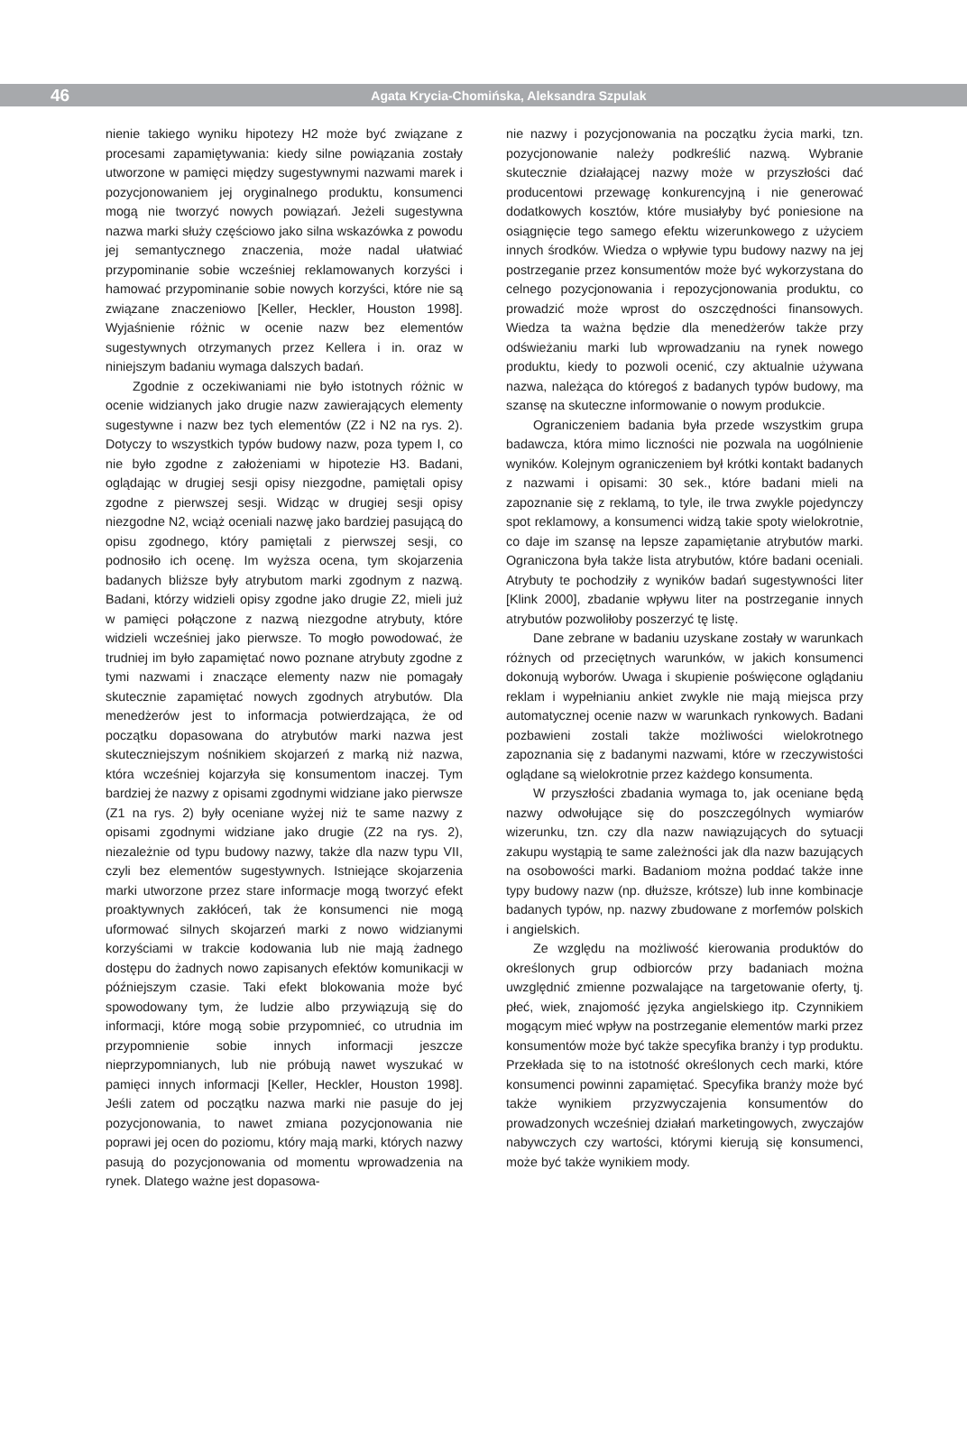46 Agata Krycia-Chomińska, Aleksandra Szpulak
nienie takiego wyniku hipotezy H2 może być związane z procesami zapamiętywania: kiedy silne powiązania zostały utworzone w pamięci między sugestywnymi nazwami marek i pozycjonowaniem jej oryginalnego produktu, konsumenci mogą nie tworzyć nowych powiązań. Jeżeli sugestywna nazwa marki służy częściowo jako silna wskazówka z powodu jej semantycznego znaczenia, może nadal ułatwiać przypominanie sobie wcześniej reklamowanych korzyści i hamować przypominanie sobie nowych korzyści, które nie są związane znaczeniowo [Keller, Heckler, Houston 1998]. Wyjaśnienie różnic w ocenie nazw bez elementów sugestywnych otrzymanych przez Kellera i in. oraz w niniejszym badaniu wymaga dalszych badań.
Zgodnie z oczekiwaniami nie było istotnych różnic w ocenie widzianych jako drugie nazw zawierających elementy sugestywne i nazw bez tych elementów (Z2 i N2 na rys. 2). Dotyczy to wszystkich typów budowy nazw, poza typem I, co nie było zgodne z założeniami w hipotezie H3. Badani, oglądając w drugiej sesji opisy niezgodne, pamiętali opisy zgodne z pierwszej sesji. Widząc w drugiej sesji opisy niezgodne N2, wciąż oceniali nazwę jako bardziej pasującą do opisu zgodnego, który pamiętali z pierwszej sesji, co podnosiło ich ocenę. Im wyższa ocena, tym skojarzenia badanych bliższe były atrybutom marki zgodnym z nazwą. Badani, którzy widzieli opisy zgodne jako drugie Z2, mieli już w pamięci połączone z nazwą niezgodne atrybuty, które widzieli wcześniej jako pierwsze. To mogło powodować, że trudniej im było zapamiętać nowo poznane atrybuty zgodne z tymi nazwami i znaczące elementy nazw nie pomagały skutecznie zapamiętać nowych zgodnych atrybutów. Dla menedżerów jest to informacja potwierdzająca, że od początku dopasowana do atrybutów marki nazwa jest skuteczniejszym nośnikiem skojarzeń z marką niż nazwa, która wcześniej kojarzyła się konsumentom inaczej. Tym bardziej że nazwy z opisami zgodnymi widziane jako pierwsze (Z1 na rys. 2) były oceniane wyżej niż te same nazwy z opisami zgodnymi widziane jako drugie (Z2 na rys. 2), niezależnie od typu budowy nazwy, także dla nazw typu VII, czyli bez elementów sugestywnych. Istniejące skojarzenia marki utworzone przez stare informacje mogą tworzyć efekt proaktywnych zakłóceń, tak że konsumenci nie mogą uformować silnych skojarzeń marki z nowo widzianymi korzyściami w trakcie kodowania lub nie mają żadnego dostępu do żadnych nowo zapisanych efektów komunikacji w późniejszym czasie. Taki efekt blokowania może być spowodowany tym, że ludzie albo przywiązują się do informacji, które mogą sobie przypomnieć, co utrudnia im przypomnienie sobie innych informacji jeszcze nieprzypomnianych, lub nie próbują nawet wyszukać w pamięci innych informacji [Keller, Heckler, Houston 1998]. Jeśli zatem od początku nazwa marki nie pasuje do jej pozycjonowania, to nawet zmiana pozycjonowania nie poprawi jej ocen do poziomu, który mają marki, których nazwy pasują do pozycjonowania od momentu wprowadzenia na rynek. Dlatego ważne jest dopasowa-
nie nazwy i pozycjonowania na początku życia marki, tzn. pozycjonowanie należy podkreślić nazwą. Wybranie skutecznie działającej nazwy może w przyszłości dać producentowi przewagę konkurencyjną i nie generować dodatkowych kosztów, które musiałyby być poniesione na osiągnięcie tego samego efektu wizerunkowego z użyciem innych środków. Wiedza o wpływie typu budowy nazwy na jej postrzeganie przez konsumentów może być wykorzystana do celnego pozycjonowania i repozycjonowania produktu, co prowadzić może wprost do oszczędności finansowych. Wiedza ta ważna będzie dla menedżerów także przy odświeżaniu marki lub wprowadzaniu na rynek nowego produktu, kiedy to pozwoli ocenić, czy aktualnie używana nazwa, należąca do któregoś z badanych typów budowy, ma szansę na skuteczne informowanie o nowym produkcie.
Ograniczeniem badania była przede wszystkim grupa badawcza, która mimo liczności nie pozwala na uogólnienie wyników. Kolejnym ograniczeniem był krótki kontakt badanych z nazwami i opisami: 30 sek., które badani mieli na zapoznanie się z reklamą, to tyle, ile trwa zwykle pojedynczy spot reklamowy, a konsumenci widzą takie spoty wielokrotnie, co daje im szansę na lepsze zapamiętanie atrybutów marki. Ograniczona była także lista atrybutów, które badani oceniali. Atrybuty te pochodziły z wyników badań sugestywności liter [Klink 2000], zbadanie wpływu liter na postrzeganie innych atrybutów pozwoliłoby poszerzyć tę listę.
Dane zebrane w badaniu uzyskane zostały w warunkach różnych od przeciętnych warunków, w jakich konsumenci dokonują wyborów. Uwaga i skupienie poświęcone oglądaniu reklam i wypełnianiu ankiet zwykle nie mają miejsca przy automatycznej ocenie nazw w warunkach rynkowych. Badani pozbawieni zostali także możliwości wielokrotnego zapoznania się z badanymi nazwami, które w rzeczywistości oglądane są wielokrotnie przez każdego konsumenta.
W przyszłości zbadania wymaga to, jak oceniane będą nazwy odwołujące się do poszczególnych wymiarów wizerunku, tzn. czy dla nazw nawiązujących do sytuacji zakupu wystąpią te same zależności jak dla nazw bazujących na osobowości marki. Badaniom można poddać także inne typy budowy nazw (np. dłuższe, krótsze) lub inne kombinacje badanych typów, np. nazwy zbudowane z morfemów polskich i angielskich.
Ze względu na możliwość kierowania produktów do określonych grup odbiorców przy badaniach można uwzględnić zmienne pozwalające na targetowanie oferty, tj. płeć, wiek, znajomość języka angielskiego itp. Czynnikiem mogącym mieć wpływ na postrzeganie elementów marki przez konsumentów może być także specyfika branży i typ produktu. Przekłada się to na istotność określonych cech marki, które konsumenci powinni zapamiętać. Specyfika branży może być także wynikiem przyzwyczajenia konsumentów do prowadzonych wcześniej działań marketingowych, zwyczajów nabywczych czy wartości, którymi kierują się konsumenci, może być także wynikiem mody.